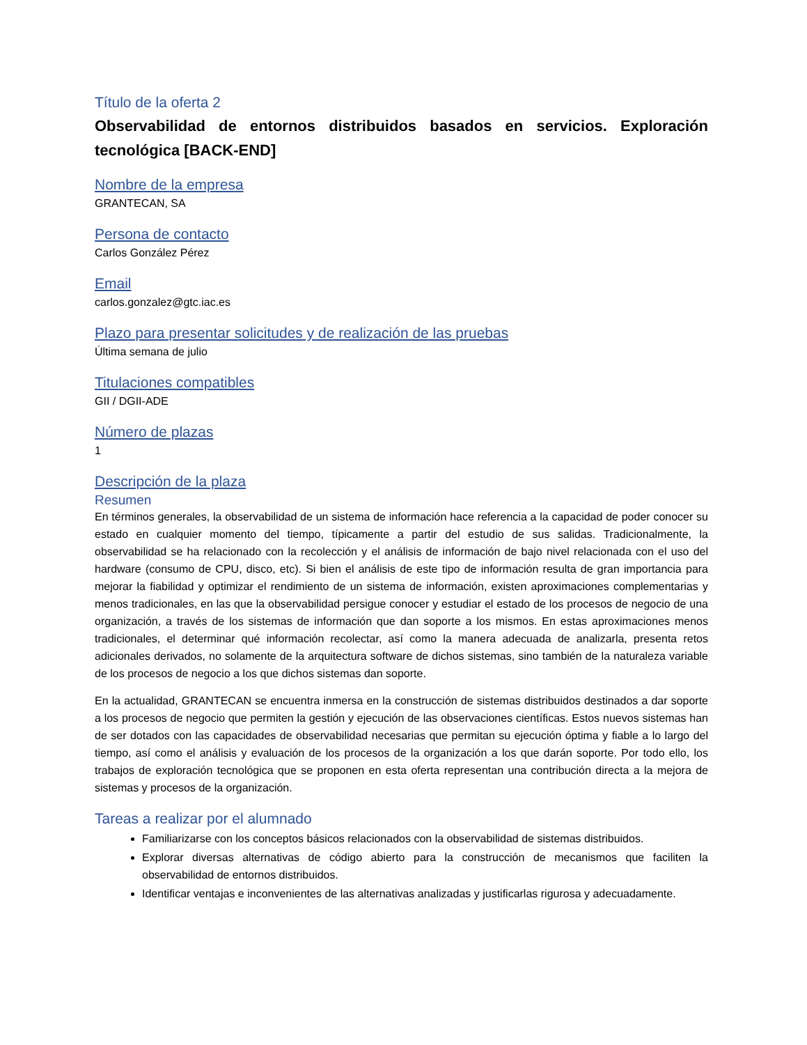Título de la oferta 2
Observabilidad de entornos distribuidos basados en servicios. Exploración tecnológica [BACK-END]
Nombre de la empresa
GRANTECAN, SA
Persona de contacto
Carlos González Pérez
Email
carlos.gonzalez@gtc.iac.es
Plazo para presentar solicitudes y de realización de las pruebas
Última semana de julio
Titulaciones compatibles
GII / DGII-ADE
Número de plazas
1
Descripción de la plaza
Resumen
En términos generales, la observabilidad de un sistema de información hace referencia a la capacidad de poder conocer su estado en cualquier momento del tiempo, típicamente a partir del estudio de sus salidas. Tradicionalmente, la observabilidad se ha relacionado con la recolección y el análisis de información de bajo nivel relacionada con el uso del hardware (consumo de CPU, disco, etc). Si bien el análisis de este tipo de información resulta de gran importancia para mejorar la fiabilidad y optimizar el rendimiento de un sistema de información, existen aproximaciones complementarias y menos tradicionales, en las que la observabilidad persigue conocer y estudiar el estado de los procesos de negocio de una organización, a través de los sistemas de información que dan soporte a los mismos. En estas aproximaciones menos tradicionales, el determinar qué información recolectar, así como la manera adecuada de analizarla, presenta retos adicionales derivados, no solamente de la arquitectura software de dichos sistemas, sino también de la naturaleza variable de los procesos de negocio a los que dichos sistemas dan soporte.
En la actualidad, GRANTECAN se encuentra inmersa en la construcción de sistemas distribuidos destinados a dar soporte a los procesos de negocio que permiten la gestión y ejecución de las observaciones científicas. Estos nuevos sistemas han de ser dotados con las capacidades de observabilidad necesarias que permitan su ejecución óptima y fiable a lo largo del tiempo, así como el análisis y evaluación de los procesos de la organización a los que darán soporte. Por todo ello, los trabajos de exploración tecnológica que se proponen en esta oferta representan una contribución directa a la mejora de sistemas y procesos de la organización.
Tareas a realizar por el alumnado
Familiarizarse con los conceptos básicos relacionados con la observabilidad de sistemas distribuidos.
Explorar diversas alternativas de código abierto para la construcción de mecanismos que faciliten la observabilidad de entornos distribuidos.
Identificar ventajas e inconvenientes de las alternativas analizadas y justificarlas rigurosa y adecuadamente.